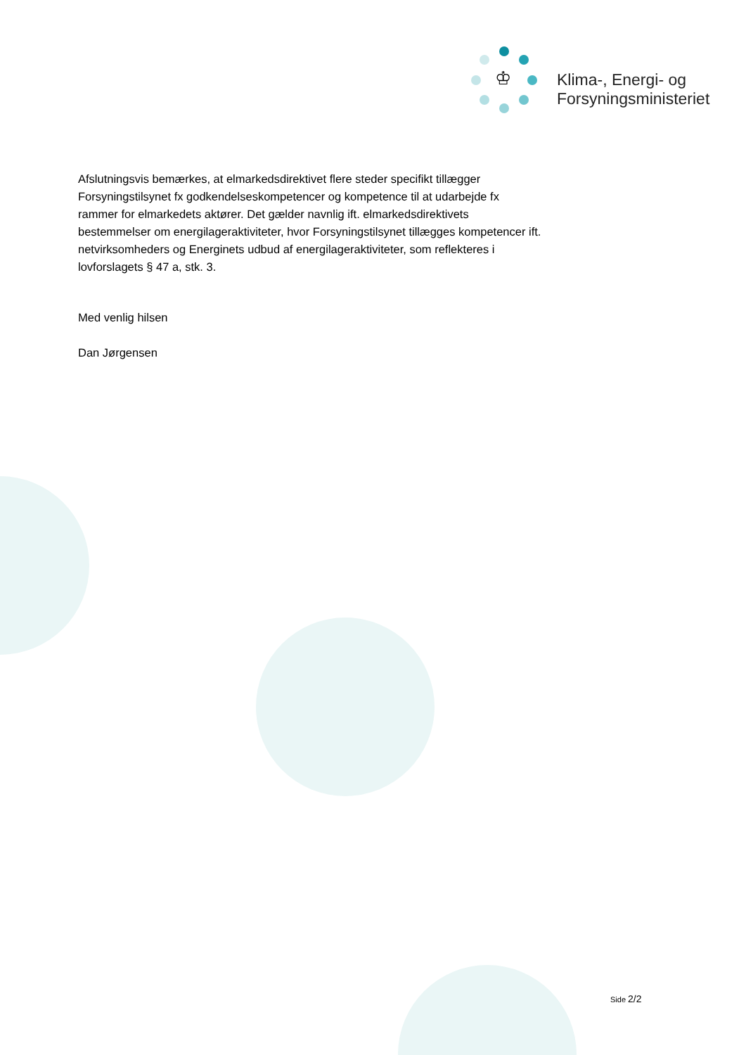♔
Klima-, Energi- og
Forsyningsministeriet
Afslutningsvis bemærkes, at elmarkedsdirektivet flere steder specifikt tillægger Forsyningstilsynet fx godkendelseskompetencer og kompetence til at udarbejde fx rammer for elmarkedets aktører. Det gælder navnlig ift. elmarkedsdirektivets bestemmelser om energilageraktiviteter, hvor Forsyningstilsynet tillægges kompetencer ift. netvirksomheders og Energinets udbud af energilageraktiviteter, som reflekteres i lovforslagets § 47 a, stk. 3.
Med venlig hilsen
Dan Jørgensen
Side 2/2